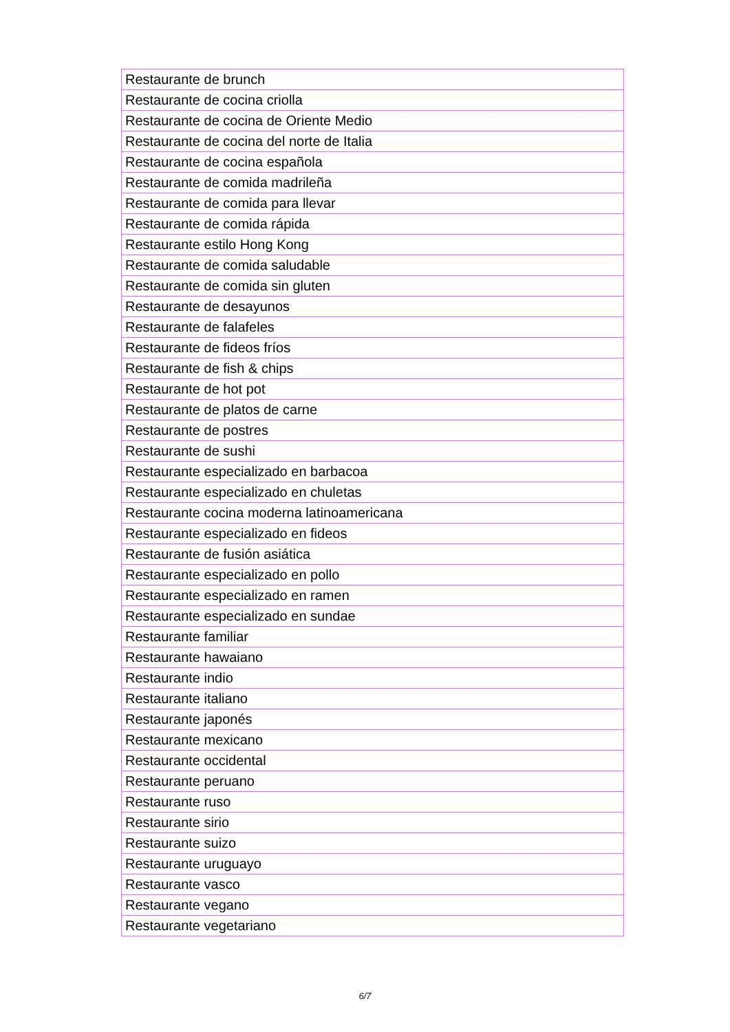| Restaurante de brunch |
| Restaurante de cocina criolla |
| Restaurante de cocina de Oriente Medio |
| Restaurante de cocina del norte de Italia |
| Restaurante de cocina española |
| Restaurante de comida madrileña |
| Restaurante de comida para llevar |
| Restaurante de comida rápida |
| Restaurante estilo Hong Kong |
| Restaurante de comida saludable |
| Restaurante de comida sin gluten |
| Restaurante de desayunos |
| Restaurante de falafeles |
| Restaurante de fideos fríos |
| Restaurante de fish & chips |
| Restaurante de hot pot |
| Restaurante de platos de carne |
| Restaurante de postres |
| Restaurante de sushi |
| Restaurante especializado en barbacoa |
| Restaurante especializado en chuletas |
| Restaurante cocina moderna latinoamericana |
| Restaurante especializado en fideos |
| Restaurante de fusión asiática |
| Restaurante especializado en pollo |
| Restaurante especializado en ramen |
| Restaurante especializado en sundae |
| Restaurante familiar |
| Restaurante hawaiano |
| Restaurante indio |
| Restaurante italiano |
| Restaurante japonés |
| Restaurante mexicano |
| Restaurante occidental |
| Restaurante peruano |
| Restaurante ruso |
| Restaurante sirio |
| Restaurante suizo |
| Restaurante uruguayo |
| Restaurante vasco |
| Restaurante vegano |
| Restaurante vegetariano |
6/7